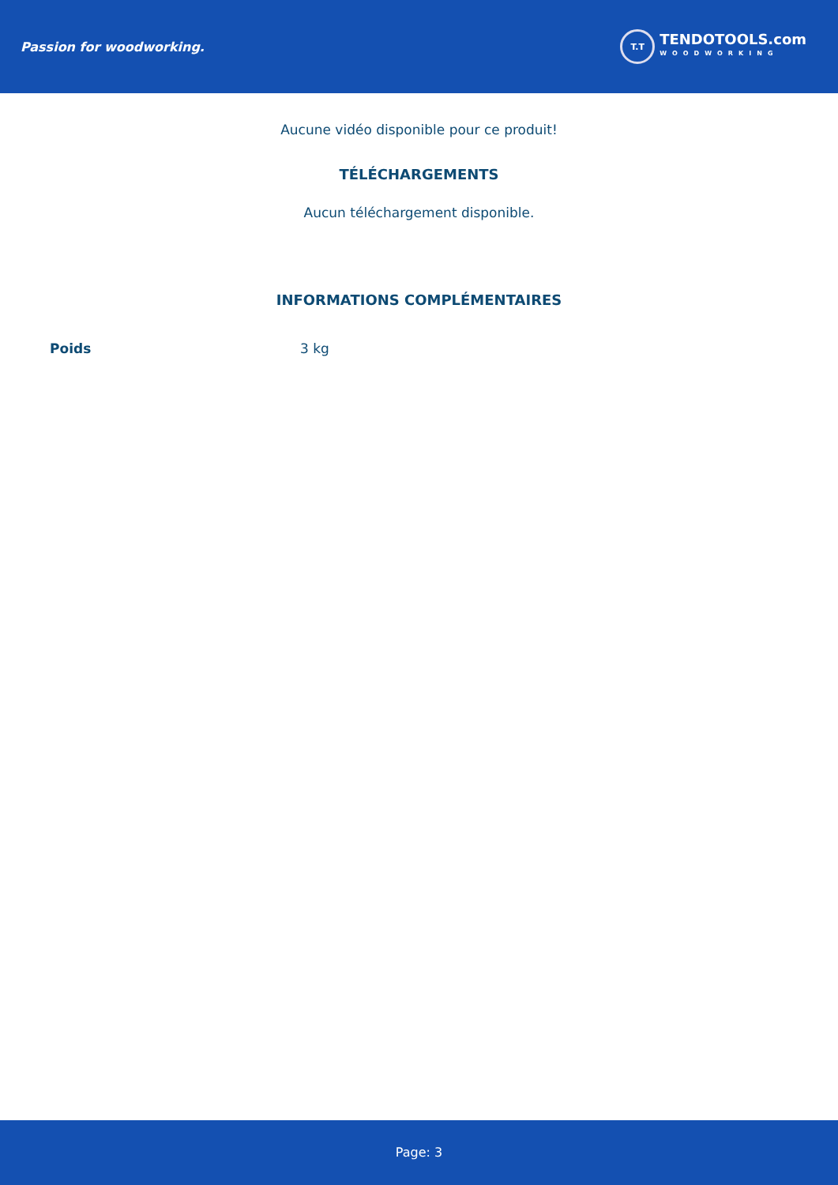Passion for woodworking.
T.T
TENDOTOOLS.com
WOODWORKING
Aucune vidéo disponible pour ce produit!
TÉLÉCHARGEMENTS
Aucun téléchargement disponible.
INFORMATIONS COMPLÉMENTAIRES
| Poids | 3 kg |
Page: 3